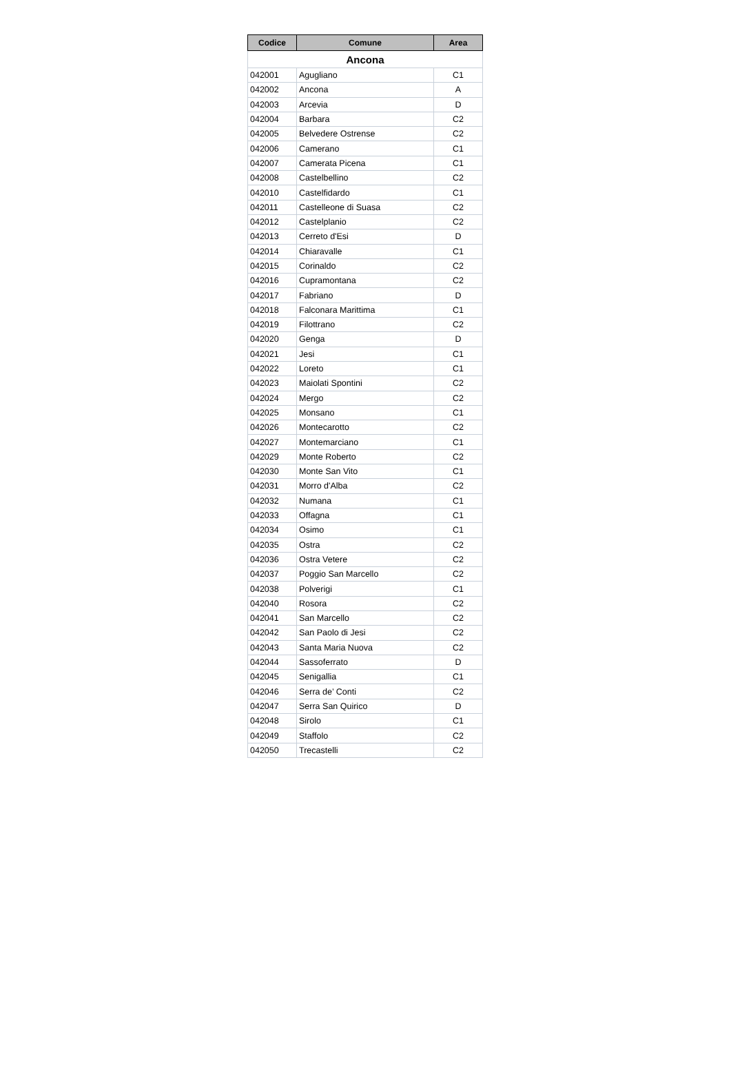| Codice | Comune | Area |
| --- | --- | --- |
| Ancona | | |
| 042001 | Agugliano | C1 |
| 042002 | Ancona | A |
| 042003 | Arcevia | D |
| 042004 | Barbara | C2 |
| 042005 | Belvedere Ostrense | C2 |
| 042006 | Camerano | C1 |
| 042007 | Camerata Picena | C1 |
| 042008 | Castelbellino | C2 |
| 042010 | Castelfidardo | C1 |
| 042011 | Castelleone di Suasa | C2 |
| 042012 | Castelplanio | C2 |
| 042013 | Cerreto d'Esi | D |
| 042014 | Chiaravalle | C1 |
| 042015 | Corinaldo | C2 |
| 042016 | Cupramontana | C2 |
| 042017 | Fabriano | D |
| 042018 | Falconara Marittima | C1 |
| 042019 | Filottrano | C2 |
| 042020 | Genga | D |
| 042021 | Jesi | C1 |
| 042022 | Loreto | C1 |
| 042023 | Maiolati Spontini | C2 |
| 042024 | Mergo | C2 |
| 042025 | Monsano | C1 |
| 042026 | Montecarotto | C2 |
| 042027 | Montemarciano | C1 |
| 042029 | Monte Roberto | C2 |
| 042030 | Monte San Vito | C1 |
| 042031 | Morro d'Alba | C2 |
| 042032 | Numana | C1 |
| 042033 | Offagna | C1 |
| 042034 | Osimo | C1 |
| 042035 | Ostra | C2 |
| 042036 | Ostra Vetere | C2 |
| 042037 | Poggio San Marcello | C2 |
| 042038 | Polverigi | C1 |
| 042040 | Rosora | C2 |
| 042041 | San Marcello | C2 |
| 042042 | San Paolo di Jesi | C2 |
| 042043 | Santa Maria Nuova | C2 |
| 042044 | Sassoferrato | D |
| 042045 | Senigallia | C1 |
| 042046 | Serra de’ Conti | C2 |
| 042047 | Serra San Quirico | D |
| 042048 | Sirolo | C1 |
| 042049 | Staffolo | C2 |
| 042050 | Trecastelli | C2 |